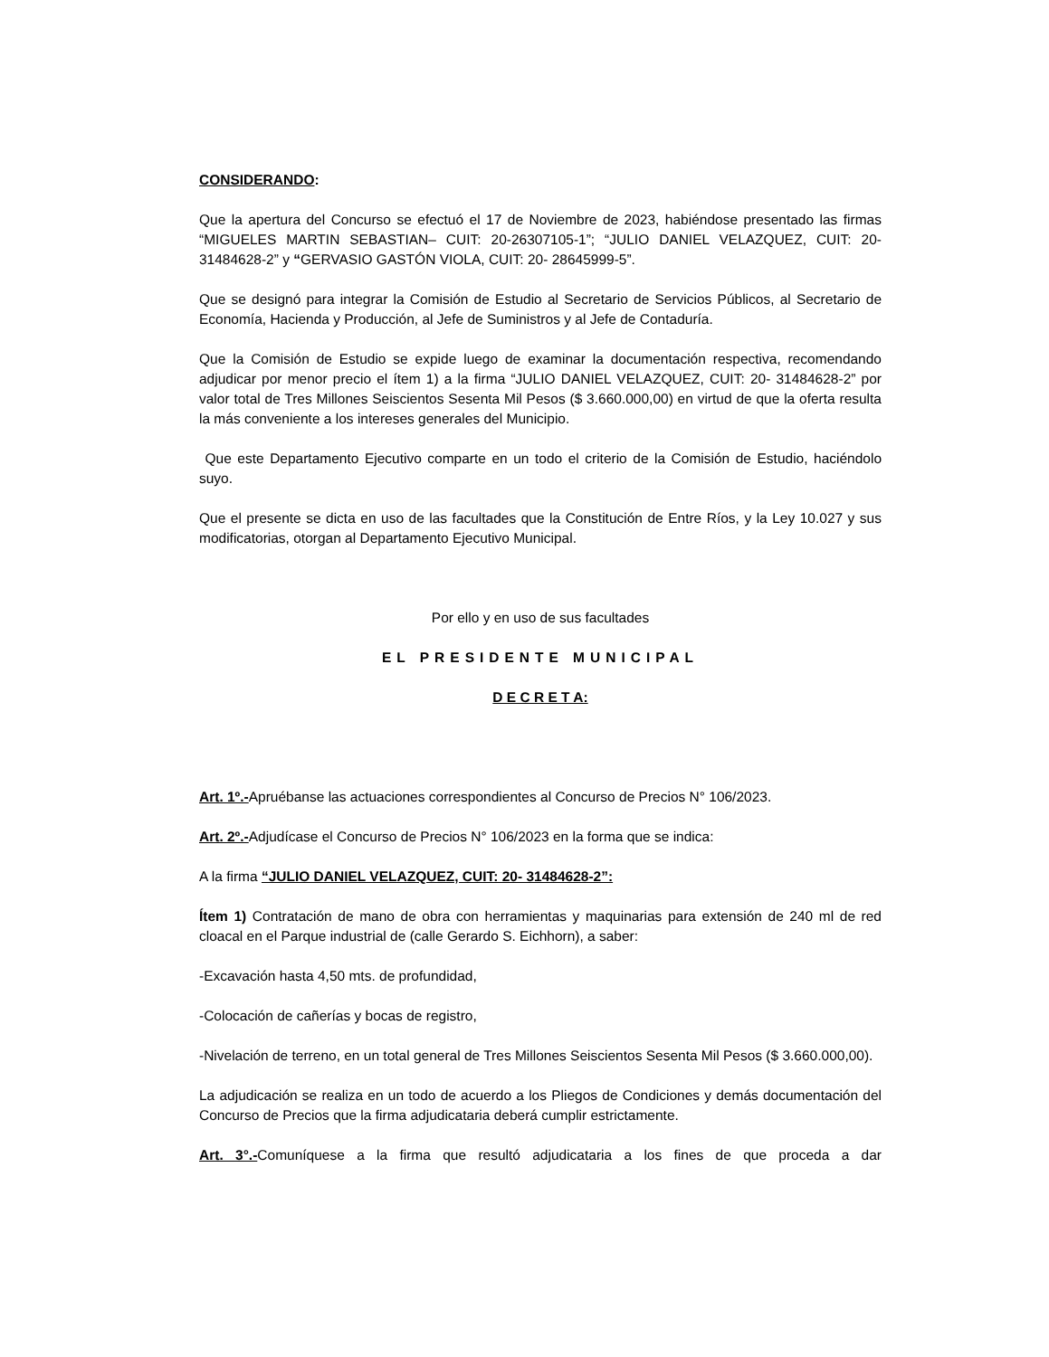CONSIDERANDO:
Que la apertura del Concurso se efectuó el 17 de Noviembre de 2023, habiéndose presentado las firmas “MIGUELES MARTIN SEBASTIAN– CUIT: 20-26307105-1”; “JULIO DANIEL VELAZQUEZ, CUIT: 20- 31484628-2” y “GERVASIO GASTÓN VIOLA, CUIT: 20- 28645999-5”.
Que se designó para integrar la Comisión de Estudio al Secretario de Servicios Públicos, al Secretario de Economía, Hacienda y Producción, al Jefe de Suministros y al Jefe de Contaduría.
Que la Comisión de Estudio se expide luego de examinar la documentación respectiva, recomendando adjudicar por menor precio el ítem 1) a la firma “JULIO DANIEL VELAZQUEZ, CUIT: 20- 31484628-2” por valor total de Tres Millones Seiscientos Sesenta Mil Pesos ($ 3.660.000,00) en virtud de que la oferta resulta la más conveniente a los intereses generales del Municipio.
Que este Departamento Ejecutivo comparte en un todo el criterio de la Comisión de Estudio, haciéndolo suyo.
Que el presente se dicta en uso de las facultades que la Constitución de Entre Ríos, y la Ley 10.027 y sus modificatorias, otorgan al Departamento Ejecutivo Municipal.
Por ello y en uso de sus facultades
EL PRESIDENTE MUNICIPAL
D E C R E T A:
Art. 1º.-Apruébanse las actuaciones correspondientes al Concurso de Precios N° 106/2023.
Art. 2º.-Adjudícase el Concurso de Precios N° 106/2023 en la forma que se indica:
A la firma “JULIO DANIEL VELAZQUEZ, CUIT: 20- 31484628-2”:
Ítem 1) Contratación de mano de obra con herramientas y maquinarias para extensión de 240 ml de red cloacal en el Parque industrial de (calle Gerardo S. Eichhorn), a saber:
-Excavación hasta 4,50 mts. de profundidad,
-Colocación de cañerías y bocas de registro,
-Nivelación de terreno, en un total general de Tres Millones Seiscientos Sesenta Mil Pesos ($ 3.660.000,00).
La adjudicación se realiza en un todo de acuerdo a los Pliegos de Condiciones y demás documentación del Concurso de Precios que la firma adjudicataria deberá cumplir estrictamente.
Art. 3°.-Comuníquese a la firma que resultó adjudicataria a los fines de que proceda a dar